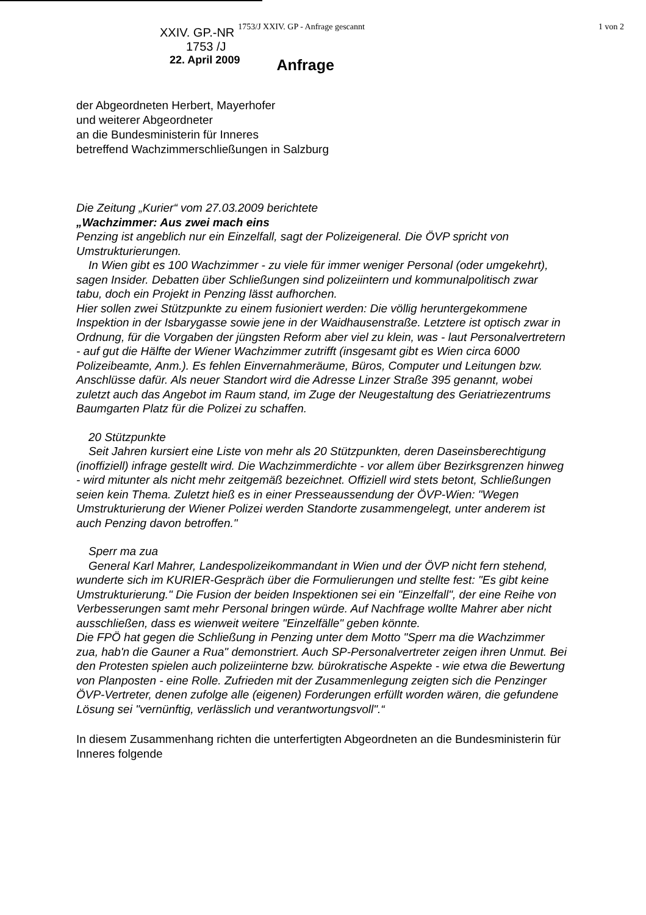XXIV. GP.-NR 1753/J XXIV. GP - Anfrage gescannt 1 von 2
1753 /J
22. April 2009 Anfrage
der Abgeordneten Herbert, Mayerhofer
und weiterer Abgeordneter
an die Bundesministerin für Inneres
betreffend Wachzimmerschließungen in Salzburg
Die Zeitung „Kurier“ vom 27.03.2009 berichtete
„Wachzimmer: Aus zwei mach eins
Penzing ist angeblich nur ein Einzelfall, sagt der Polizeigeneral. Die ÖVP spricht von Umstrukturierungen.
In Wien gibt es 100 Wachzimmer - zu viele für immer weniger Personal (oder umgekehrt), sagen Insider. Debatten über Schließungen sind polizeiintern und kommunalpolitisch zwar tabu, doch ein Projekt in Penzing lässt aufhorchen.
Hier sollen zwei Stützpunkte zu einem fusioniert werden: Die völlig heruntergekommene Inspektion in der Isbarygasse sowie jene in der Waidhausenstraße. Letztere ist optisch zwar in Ordnung, für die Vorgaben der jüngsten Reform aber viel zu klein, was - laut Personalvertretern - auf gut die Hälfte der Wiener Wachzimmer zutrifft (insgesamt gibt es Wien circa 6000 Polizeibeamte, Anm.). Es fehlen Einvernahmeräume, Büros, Computer und Leitungen bzw. Anschlüsse dafür. Als neuer Standort wird die Adresse Linzer Straße 395 genannt, wobei zuletzt auch das Angebot im Raum stand, im Zuge der Neugestaltung des Geriatriezentrums Baumgarten Platz für die Polizei zu schaffen.
20 Stützpunkte
Seit Jahren kursiert eine Liste von mehr als 20 Stützpunkten, deren Daseinsberechtigung (inoffiziell) infrage gestellt wird. Die Wachzimmerdichte - vor allem über Bezirksgrenzen hinweg - wird mitunter als nicht mehr zeitgemäß bezeichnet. Offiziell wird stets betont, Schließungen seien kein Thema. Zuletzt hieß es in einer Presseaussendung der ÖVP-Wien: "Wegen Umstrukturierung der Wiener Polizei werden Standorte zusammengelegt, unter anderem ist auch Penzing davon betroffen."
Sperr ma zua
General Karl Mahrer, Landespolizeikommandant in Wien und der ÖVP nicht fern stehend, wunderte sich im KURIER-Gespräch über die Formulierungen und stellte fest: "Es gibt keine Umstrukturierung." Die Fusion der beiden Inspektionen sei ein "Einzelfall", der eine Reihe von Verbesserungen samt mehr Personal bringen würde. Auf Nachfrage wollte Mahrer aber nicht ausschließen, dass es wienweit weitere "Einzelfälle" geben könnte.
Die FPÖ hat gegen die Schließung in Penzing unter dem Motto "Sperr ma die Wachzimmer zua, hab'n die Gauner a Rua" demonstriert. Auch SP-Personalvertreter zeigen ihren Unmut. Bei den Protesten spielen auch polizeiinterne bzw. bürokratische Aspekte - wie etwa die Bewertung von Planposten - eine Rolle. Zufrieden mit der Zusammenlegung zeigten sich die Penzinger ÖVP-Vertreter, denen zufolge alle (eigenen) Forderungen erfüllt worden wären, die gefundene Lösung sei "vernünftig, verlässlich und verantwortungsvoll".“
In diesem Zusammenhang richten die unterfertigten Abgeordneten an die Bundesministerin für Inneres folgende